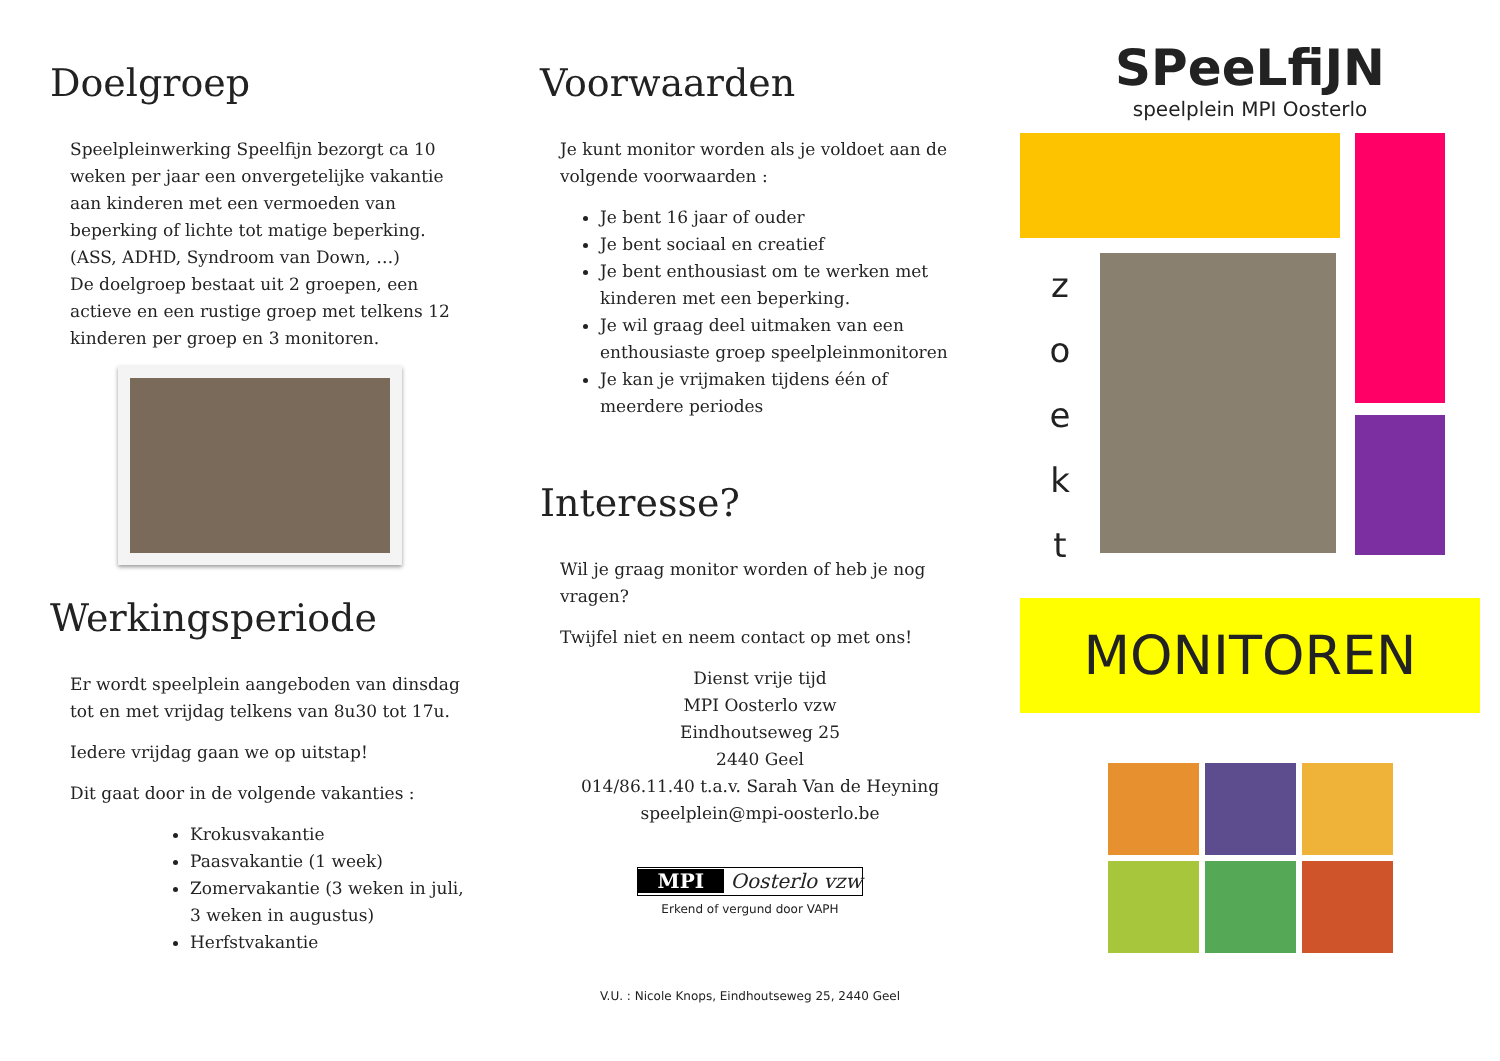Doelgroep
Speelpleinwerking Speelfijn bezorgt ca 10 weken per jaar een onvergetelijke vakantie aan kinderen met een vermoeden van beperking of lichte tot matige beperking. (ASS, ADHD, Syndroom van Down, …)
De doelgroep bestaat uit 2 groepen, een actieve en een rustige groep met telkens 12 kinderen per groep en 3 monitoren.
Werkingsperiode
Er wordt speelplein aangeboden van dinsdag tot en met vrijdag telkens van 8u30 tot 17u.
Iedere vrijdag gaan we op uitstap!
Dit gaat door in de volgende vakanties :
Krokusvakantie
Paasvakantie (1 week)
Zomervakantie (3 weken in juli, 3 weken in augustus)
Herfstvakantie
Voorwaarden
Je kunt monitor worden als je voldoet aan de volgende voorwaarden :
Je bent 16 jaar of ouder
Je bent sociaal en creatief
Je bent enthousiast om te werken met kinderen met een beperking.
Je wil graag deel uitmaken van een enthousiaste groep speelpleinmonitoren
Je kan je vrijmaken tijdens één of meerdere periodes
Interesse?
Wil je graag monitor worden of heb je nog vragen?
Twijfel niet en neem contact op met ons!
Dienst vrije tijd
MPI Oosterlo vzw
Eindhoutseweg 25
2440 Geel
014/86.11.40 t.a.v. Sarah Van de Heyning
speelplein@mpi-oosterlo.be
MPI Oosterlo vzw
Erkend of vergund door VAPH
V.U. : Nicole Knops, Eindhoutseweg 25, 2440 Geel
SPeeLfiJN
speelplein MPI Oosterlo
z
o
e
k
t
MONITOREN